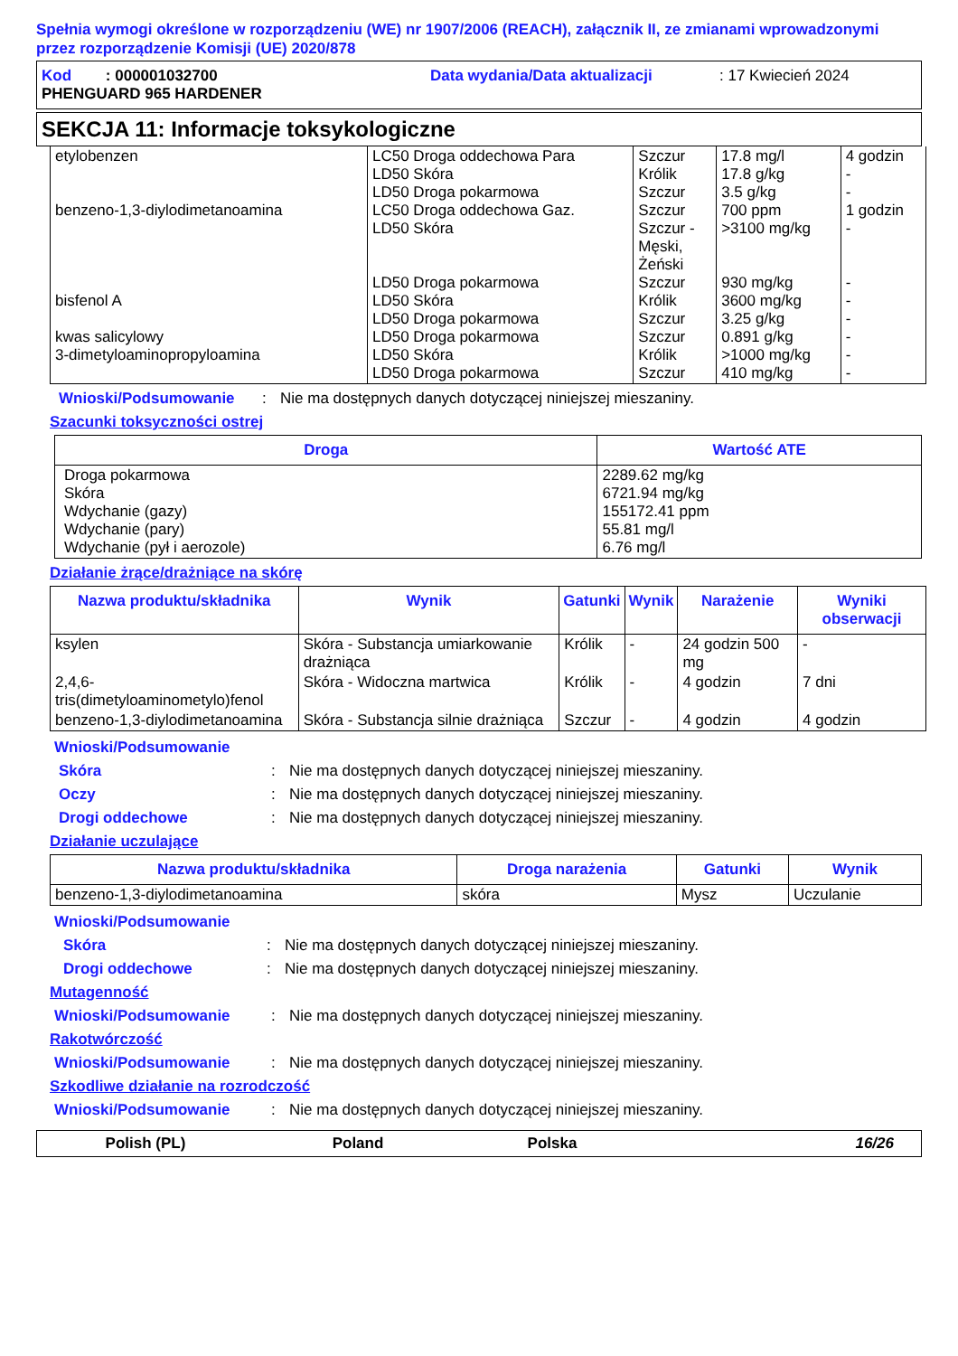Spełnia wymogi określone w rozporządzeniu (WE) nr 1907/2006 (REACH), załącznik II, ze zmianami wprowadzonymi przez rozporządzenie Komisji (UE) 2020/878
Kod : 000001032700 Data wydania/Data aktualizacji: 17 Kwiecień 2024 PHENGUARD 965 HARDENER
SEKCJA 11: Informacje toksykologiczne
| etylobenzen benzeno-1,3-diylodimetanoamina bisfenol A kwas salicylowy 3-dimetyloaminopropyloamina | LC50 Droga oddechowa Para LD50 Skóra LD50 Droga pokarmowa LC50 Droga oddechowa Gaz. LD50 Skóra LD50 Droga pokarmowa LD50 Skóra LD50 Droga pokarmowa LD50 Droga pokarmowa LD50 Skóra LD50 Droga pokarmowa | Szczur Królik Szczur Szczur Szczur - Męski, Żeński Szczur Królik Szczur Szczur Królik Szczur | 17.8 mg/l 17.8 g/kg 3.5 g/kg 700 ppm >3100 mg/kg 930 mg/kg 3600 mg/kg 3.25 g/kg 0.891 g/kg >1000 mg/kg 410 mg/kg | 4 godzin - - 1 godzin - - - - - - - |
Wnioski/Podsumowanie: Nie ma dostępnych danych dotyczącej niniejszej mieszaniny.
Szacunki toksyczności ostrej
| Droga | Wartość ATE |
| --- | --- |
| Droga pokarmowa Skóra Wdychanie (gazy) Wdychanie (pary) Wdychanie (pył i aerozole) | 2289.62 mg/kg 6721.94 mg/kg 155172.41 ppm 55.81 mg/l 6.76 mg/l |
Działanie żrące/drażniące na skórę
| Nazwa produktu/składnika | Wynik | Gatunki | Wynik | Narażenie | Wyniki obserwacji |
| --- | --- | --- | --- | --- | --- |
| ksylen | Skóra - Substancja umiarkowanie drażniąca | Królik | - | 24 godzin 500 mg | - |
| 2,4,6-tris(dimetyloaminometylo)fenol | Skóra - Widoczna martwica | Królik | - | 4 godzin | 7 dni |
| benzeno-1,3-diylodimetanoamina | Skóra - Substancja silnie drażniąca | Szczur | - | 4 godzin | 4 godzin |
Wnioski/Podsumowanie
Skóra: Nie ma dostępnych danych dotyczącej niniejszej mieszaniny.
Oczy: Nie ma dostępnych danych dotyczącej niniejszej mieszaniny.
Drogi oddechowe: Nie ma dostępnych danych dotyczącej niniejszej mieszaniny.
Działanie uczulające
| Nazwa produktu/składnika | Droga narażenia | Gatunki | Wynik |
| --- | --- | --- | --- |
| benzeno-1,3-diylodimetanoamina | skóra | Mysz | Uczulanie |
Wnioski/Podsumowanie
Skóra: Nie ma dostępnych danych dotyczącej niniejszej mieszaniny.
Drogi oddechowe: Nie ma dostępnych danych dotyczącej niniejszej mieszaniny.
Mutagenność
Wnioski/Podsumowanie: Nie ma dostępnych danych dotyczącej niniejszej mieszaniny.
Rakotwórczość
Wnioski/Podsumowanie: Nie ma dostępnych danych dotyczącej niniejszej mieszaniny.
Szkodliwe działanie na rozrodczość
Wnioski/Podsumowanie: Nie ma dostępnych danych dotyczącej niniejszej mieszaniny.
Polish (PL) Poland Polska 16/26